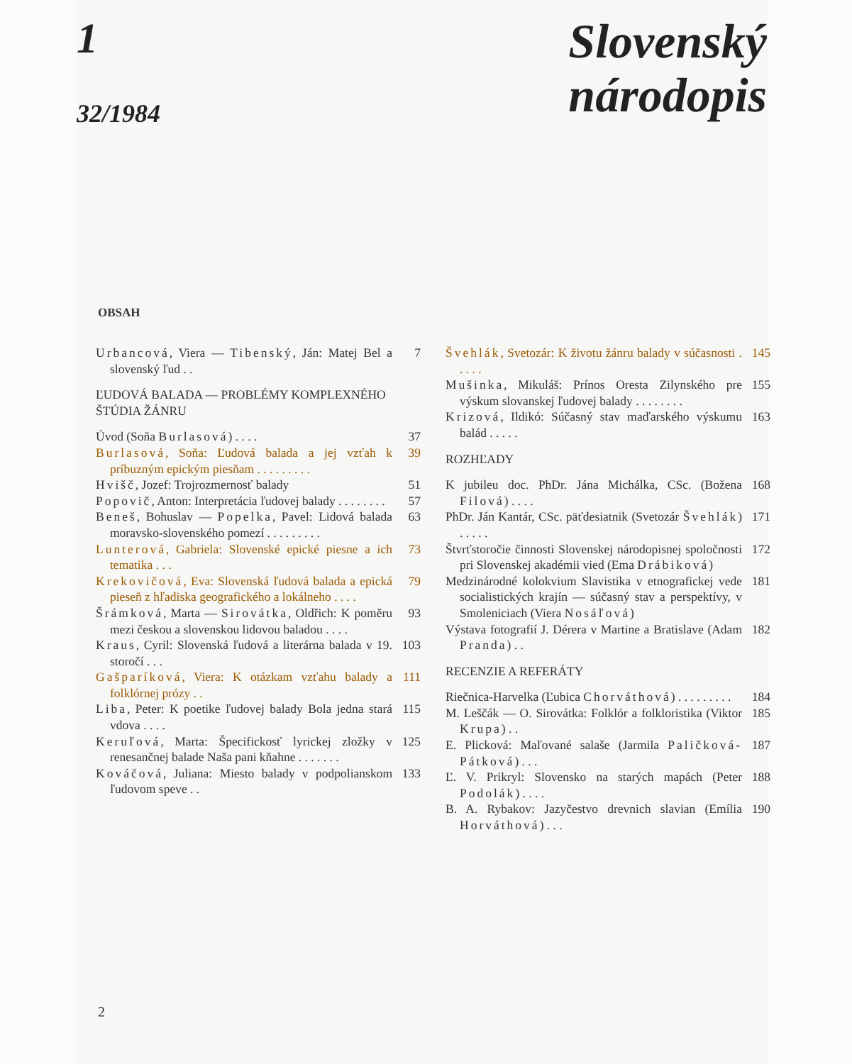1
32/1984
Slovenský
národopis
OBSAH
Urbancová, Viera — Tibenský, Ján: Matej Bel a slovenský ľud . .
7
ĽUDOVÁ BALADA — PROBLÉMY KOMPLEXNÉHO ŠTÚDIA ŽÁNRU
Úvod (Soňa Burlasová) . . . . 37
Burlasová, Soňa: Ľudová balada a jej vzťah k príbuzným epickým piesňam . . . . . . . . .
39
Hvišč, Jozef: Trojrozmernosť balady
51
Popovič, Anton: Interpretácia ľudovej balady . . . . . . . .
57
Beneš, Bohuslav — Popelka, Pavel: Lidová balada moravsko-slovenského pomezí . . . . . . . . .
63
Lunterová, Gabriela: Slovenské epické piesne a ich tematika . . .
73
Krekovičová, Eva: Slovenská ľudová balada a epická pieseň z hľadiska geografického a lokálneho . . . .
79
Šrámková, Marta — Sirovátka, Oldřich: K poměru mezi českou a slovenskou lidovou baladou . . . .
93
Kraus, Cyril: Slovenská ľudová a literárna balada v 19. storočí . . .
103
Gašparíková, Viera: K otázkam vzťahu balady a folklórnej prózy . .
111
Liba, Peter: K poetike ľudovej balady Bola jedna stará vdova . . . .
115
Keruľová, Marta: Špecifickosť lyrickej zložky v renesančnej balade Naša pani kňahne . . . . . . .
125
Kováčová, Juliana: Miesto balady v podpolianskom ľudovom speve . .
133
Švehlák, Svetozár: K životu žánru balady v súčasnosti . . . . .
145
Mušinka, Mikuláš: Prínos Oresta Zilynského pre výskum slovanskej ľudovej balady . . . . . . . .
155
Krizová, Ildikó: Súčasný stav maďarského výskumu balád . . . . .
163
ROZHĽADY
K jubileu doc. PhDr. Jána Michálka, CSc. (Božena Filová) . . . .
168
PhDr. Ján Kantár, CSc. päťdesiatnik (Svetozár Švehlák) . . . . .
171
Štvrťstoročie činnosti Slovenskej národopisnej spoločnosti pri Slovenskej akadémii vied (Ema Drábiková)
172
Medzinárodné kolokvium Slavistika v etnografickej vede socialistických krajín — súčasný stav a perspektívy, v Smoleniciach (Viera Nosáľová)
181
Výstava fotografií J. Dérera v Martine a Bratislave (Adam Pranda) . .
182
RECENZIE A REFERÁTY
Riečnica-Harvelka (Ľubica Chorváthová) . . . . . . . . .
184
M. Leščák — O. Sirovátka: Folklór a folkloristika (Viktor Krupa) . .
185
E. Plicková: Maľované salaše (Jarmila Paličková-Pátková) . . .
187
Ľ. V. Prikryl: Slovensko na starých mapách (Peter Podolák) . . . .
188
B. A. Rybakov: Jazyčestvo drevnich slavian (Emília Horváthová) . . .
190
2